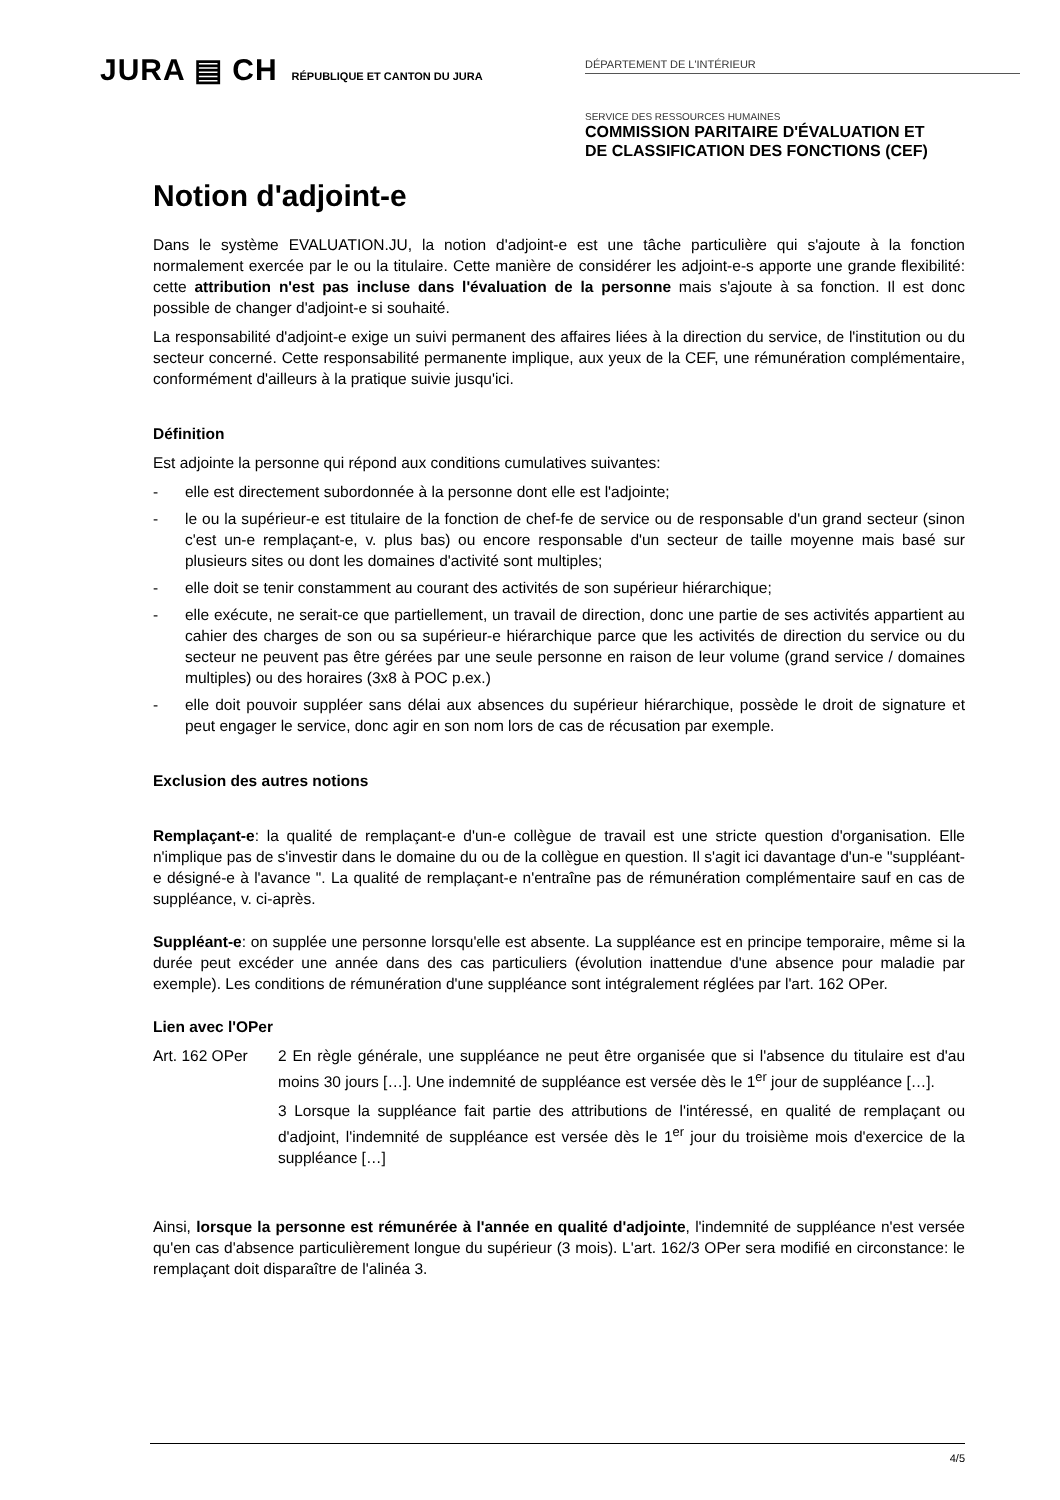JURA ▤ CH RÉPUBLIQUE ET CANTON DU JURA
DÉPARTEMENT DE L'INTÉRIEUR
SERVICE DES RESSOURCES HUMAINES
COMMISSION PARITAIRE D'ÉVALUATION ET
DE CLASSIFICATION DES FONCTIONS (CEF)
Notion d'adjoint-e
Dans le système EVALUATION.JU, la notion d'adjoint-e est une tâche particulière qui s'ajoute à la fonction normalement exercée par le ou la titulaire. Cette manière de considérer les adjoint-e-s apporte une grande flexibilité: cette attribution n'est pas incluse dans l'évaluation de la personne mais s'ajoute à sa fonction. Il est donc possible de changer d'adjoint-e si souhaité.
La responsabilité d'adjoint-e exige un suivi permanent des affaires liées à la direction du service, de l'institution ou du secteur concerné. Cette responsabilité permanente implique, aux yeux de la CEF, une rémunération complémentaire, conformément d'ailleurs à la pratique suivie jusqu'ici.
Définition
Est adjointe la personne qui répond aux conditions cumulatives suivantes:
- elle est directement subordonnée à la personne dont elle est l'adjointe;
- le ou la supérieur-e est titulaire de la fonction de chef-fe de service ou de responsable d'un grand secteur (sinon c'est un-e remplaçant-e, v. plus bas) ou encore responsable d'un secteur de taille moyenne mais basé sur plusieurs sites ou dont les domaines d'activité sont multiples;
- elle doit se tenir constamment au courant des activités de son supérieur hiérarchique;
- elle exécute, ne serait-ce que partiellement, un travail de direction, donc une partie de ses activités appartient au cahier des charges de son ou sa supérieur-e hiérarchique parce que les activités de direction du service ou du secteur ne peuvent pas être gérées par une seule personne en raison de leur volume (grand service / domaines multiples) ou des horaires (3x8 à POC p.ex.)
- elle doit pouvoir suppléer sans délai aux absences du supérieur hiérarchique, possède le droit de signature et peut engager le service, donc agir en son nom lors de cas de récusation par exemple.
Exclusion des autres notions
Remplaçant-e: la qualité de remplaçant-e d'un-e collègue de travail est une stricte question d'organisation. Elle n'implique pas de s'investir dans le domaine du ou de la collègue en question. Il s'agit ici davantage d'un-e "suppléant-e désigné-e à l'avance ". La qualité de remplaçant-e n'entraîne pas de rémunération complémentaire sauf en cas de suppléance, v. ci-après.
Suppléant-e: on supplée une personne lorsqu'elle est absente. La suppléance est en principe temporaire, même si la durée peut excéder une année dans des cas particuliers (évolution inattendue d'une absence pour maladie par exemple). Les conditions de rémunération d'une suppléance sont intégralement réglées par l'art. 162 OPer.
Lien avec l'OPer
Art. 162 OPer 2 En règle générale, une suppléance ne peut être organisée que si l'absence du titulaire est d'au moins 30 jours […]. Une indemnité de suppléance est versée dès le 1<sup>er</sup> jour de suppléance […].
3 Lorsque la suppléance fait partie des attributions de l'intéressé, en qualité de remplaçant ou d'adjoint, l'indemnité de suppléance est versée dès le 1<sup>er</sup> jour du troisième mois d'exercice de la suppléance […]
Ainsi, lorsque la personne est rémunérée à l'année en qualité d'adjointe, l'indemnité de suppléance n'est versée qu'en cas d'absence particulièrement longue du supérieur (3 mois). L'art. 162/3 OPer sera modifié en circonstance: le remplaçant doit disparaître de l'alinéa 3.
4/5